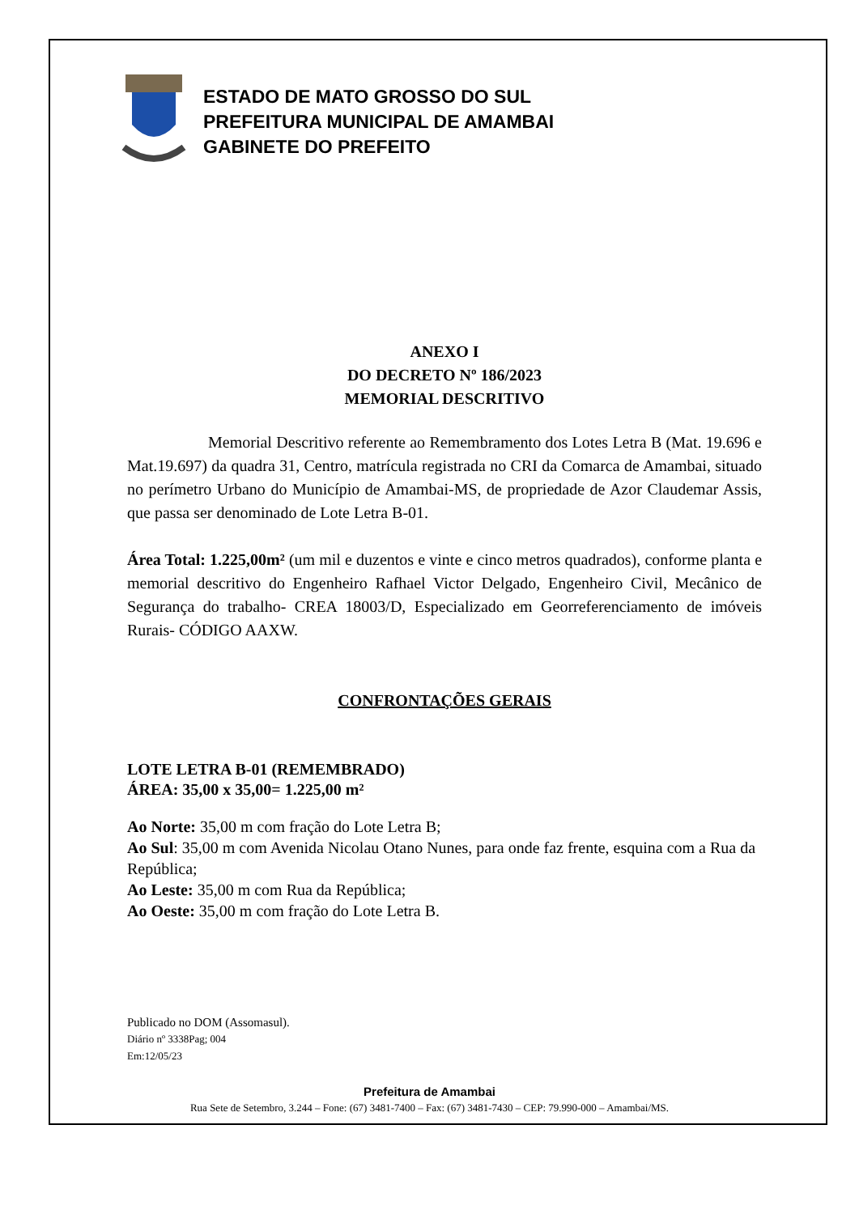ESTADO DE MATO GROSSO DO SUL
PREFEITURA MUNICIPAL DE AMAMBAI
GABINETE DO PREFEITO
ANEXO I
DO DECRETO Nº 186/2023
MEMORIAL DESCRITIVO
Memorial Descritivo referente ao Remembramento dos Lotes Letra B (Mat. 19.696 e Mat.19.697) da quadra 31, Centro, matrícula registrada no CRI da Comarca de Amambai, situado no perímetro Urbano do Município de Amambai-MS, de propriedade de Azor Claudemar Assis, que passa ser denominado de Lote Letra B-01.
Área Total: 1.225,00m² (um mil e duzentos e vinte e cinco metros quadrados), conforme planta e memorial descritivo do Engenheiro Rafhael Victor Delgado, Engenheiro Civil, Mecânico de Segurança do trabalho- CREA 18003/D, Especializado em Georreferenciamento de imóveis Rurais- CÓDIGO AAXW.
CONFRONTAÇÕES GERAIS
LOTE LETRA B-01 (REMEMBRADO)
ÁREA: 35,00 x 35,00= 1.225,00 m²
Ao Norte: 35,00 m com fração do Lote Letra B;
Ao Sul: 35,00 m com Avenida Nicolau Otano Nunes, para onde faz frente, esquina com a Rua da República;
Ao Leste: 35,00 m com Rua da República;
Ao Oeste: 35,00 m com fração do Lote Letra B.
Publicado no DOM (Assomasul).
Diário nº 3338Pag; 004
Em:12/05/23
Prefeitura de Amambai
Rua Sete de Setembro, 3.244 – Fone: (67) 3481-7400 – Fax: (67) 3481-7430 – CEP: 79.990-000 – Amambai/MS.